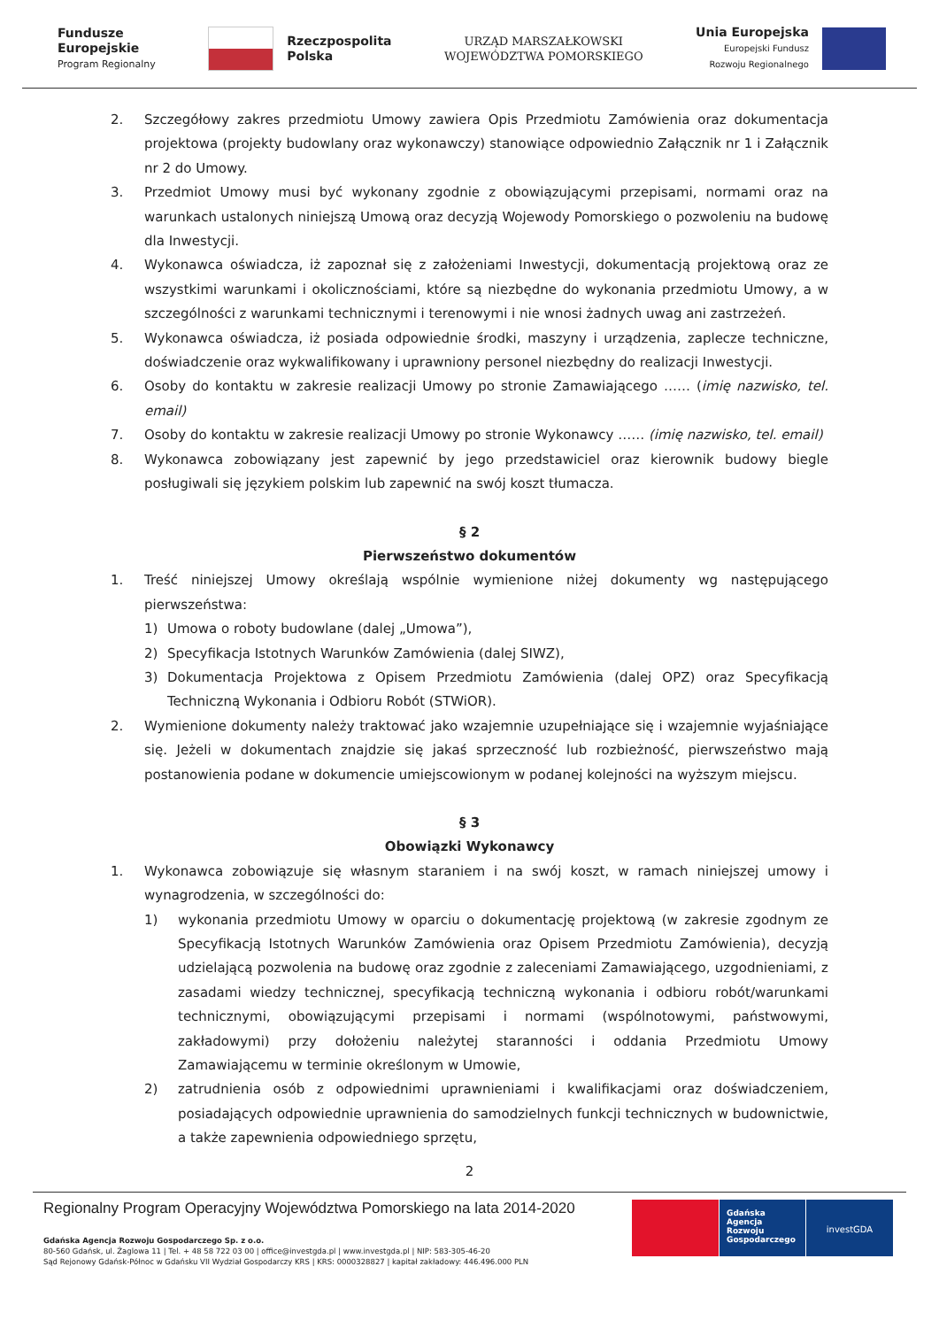Fundusze
Europejskie
Program Regionalny
Rzeczpospolita
Polska
URZĄD MARSZAŁKOWSKI
WOJEWÓDZTWA POMORSKIEGO
Unia Europejska
Europejski Fundusz
Rozwoju Regionalnego
2. Szczegółowy zakres przedmiotu Umowy zawiera Opis Przedmiotu Zamówienia oraz dokumentacja projektowa (projekty budowlany oraz wykonawczy) stanowiące odpowiednio Załącznik nr 1 i Załącznik nr 2 do Umowy.
3. Przedmiot Umowy musi być wykonany zgodnie z obowiązującymi przepisami, normami oraz na warunkach ustalonych niniejszą Umową oraz decyzją Wojewody Pomorskiego o pozwoleniu na budowę dla Inwestycji.
4. Wykonawca oświadcza, iż zapoznał się z założeniami Inwestycji, dokumentacją projektową oraz ze wszystkimi warunkami i okolicznościami, które są niezbędne do wykonania przedmiotu Umowy, a w szczególności z warunkami technicznymi i terenowymi i nie wnosi żadnych uwag ani zastrzeżeń.
5. Wykonawca oświadcza, iż posiada odpowiednie środki, maszyny i urządzenia, zaplecze techniczne, doświadczenie oraz wykwalifikowany i uprawniony personel niezbędny do realizacji Inwestycji.
6. Osoby do kontaktu w zakresie realizacji Umowy po stronie Zamawiającego …… (imię nazwisko, tel. email)
7. Osoby do kontaktu w zakresie realizacji Umowy po stronie Wykonawcy …… (imię nazwisko, tel. email)
8. Wykonawca zobowiązany jest zapewnić by jego przedstawiciel oraz kierownik budowy biegle posługiwali się językiem polskim lub zapewnić na swój koszt tłumacza.
§ 2
Pierwszeństwo dokumentów
1. Treść niniejszej Umowy określają wspólnie wymienione niżej dokumenty wg następującego pierwszeństwa:
1) Umowa o roboty budowlane (dalej „Umowa”),
2) Specyfikacja Istotnych Warunków Zamówienia (dalej SIWZ),
3) Dokumentacja Projektowa z Opisem Przedmiotu Zamówienia (dalej OPZ) oraz Specyfikacją Techniczną Wykonania i Odbioru Robót (STWiOR).
2. Wymienione dokumenty należy traktować jako wzajemnie uzupełniające się i wzajemnie wyjaśniające się. Jeżeli w dokumentach znajdzie się jakaś sprzeczność lub rozbieżność, pierwszeństwo mają postanowienia podane w dokumencie umiejscowionym w podanej kolejności na wyższym miejscu.
§ 3
Obowiązki Wykonawcy
1. Wykonawca zobowiązuje się własnym staraniem i na swój koszt, w ramach niniejszej umowy i wynagrodzenia, w szczególności do:
1) wykonania przedmiotu Umowy w oparciu o dokumentację projektową (w zakresie zgodnym ze Specyfikacją Istotnych Warunków Zamówienia oraz Opisem Przedmiotu Zamówienia), decyzją udzielającą pozwolenia na budowę oraz zgodnie z zaleceniami Zamawiającego, uzgodnieniami, z zasadami wiedzy technicznej, specyfikacją techniczną wykonania i odbioru robót/warunkami technicznymi, obowiązującymi przepisami i normami (wspólnotowymi, państwowymi, zakładowymi) przy dołożeniu należytej staranności i oddania Przedmiotu Umowy Zamawiającemu w terminie określonym w Umowie,
2) zatrudnienia osób z odpowiednimi uprawnieniami i kwalifikacjami oraz doświadczeniem, posiadających odpowiednie uprawnienia do samodzielnych funkcji technicznych w budownictwie, a także zapewnienia odpowiedniego sprzętu,
2
Regionalny Program Operacyjny Województwa Pomorskiego na lata 2014-2020
Gdańska Agencja Rozwoju Gospodarczego Sp. z o.o.
80-560 Gdańsk, ul. Żaglowa 11 | Tel. + 48 58 722 03 00 | office@investgda.pl | www.investgda.pl | NIP: 583-305-46-20
Sąd Rejonowy Gdańsk-Północ w Gdańsku VII Wydział Gospodarczy KRS | KRS: 0000328827 | kapitał zakładowy: 446.496.000 PLN
Gdańska Agencja Rozwoju Gospodarczego investGDA